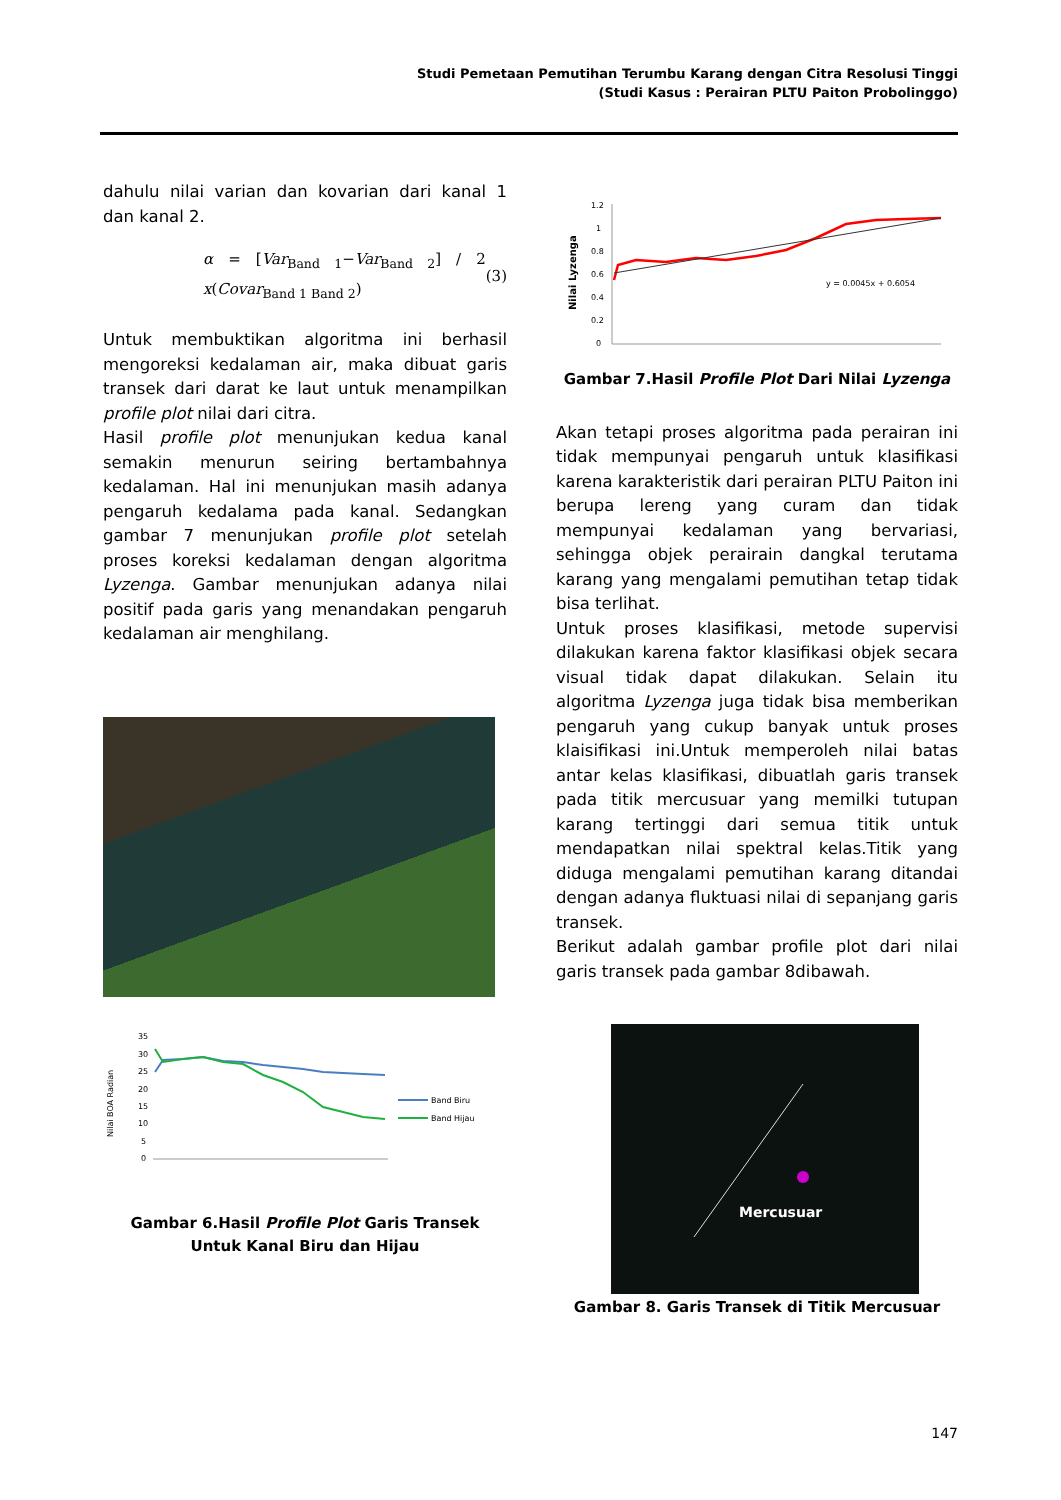Studi Pemetaan Pemutihan Terumbu Karang dengan Citra Resolusi Tinggi
(Studi Kasus : Perairan PLTU Paiton Probolinggo)
dahulu nilai varian dan kovarian dari kanal 1 dan kanal 2.
α = [Var<sub>Band 1</sub>−Var<sub>Band 2</sub>] / 2 x(Covar<sub>Band 1 Band 2</sub>) (3)
Untuk membuktikan algoritma ini berhasil mengoreksi kedalaman air, maka dibuat garis transek dari darat ke laut untuk menampilkan profile plot nilai dari citra.
Hasil profile plot menunjukan kedua kanal semakin menurun seiring bertambahnya kedalaman. Hal ini menunjukan masih adanya pengaruh kedalama pada kanal. Sedangkan gambar 7 menunjukan profile plot setelah proses koreksi kedalaman dengan algoritma Lyzenga. Gambar menunjukan adanya nilai positif pada garis yang menandakan pengaruh kedalaman air menghilang.
Nilai BOA Radian
35
30
25
20
15
10
5
0
Band Biru
Band Hijau
Gambar 6.Hasil Profile Plot Garis Transek Untuk Kanal Biru dan Hijau
Nilai Lyzenga
1.2
1
0.8
0.6
0.4
0.2
0
y = 0.0045x + 0.6054
Gambar 7.Hasil Profile Plot Dari Nilai Lyzenga
Akan tetapi proses algoritma pada perairan ini tidak mempunyai pengaruh untuk klasifikasi karena karakteristik dari perairan PLTU Paiton ini berupa lereng yang curam dan tidak mempunyai kedalaman yang bervariasi, sehingga objek perairain dangkal terutama karang yang mengalami pemutihan tetap tidak bisa terlihat.
Untuk proses klasifikasi, metode supervisi dilakukan karena faktor klasifikasi objek secara visual tidak dapat dilakukan. Selain itu algoritma Lyzenga juga tidak bisa memberikan pengaruh yang cukup banyak untuk proses klaisifikasi ini.Untuk memperoleh nilai batas antar kelas klasifikasi, dibuatlah garis transek pada titik mercusuar yang memilki tutupan karang tertinggi dari semua titik untuk mendapatkan nilai spektral kelas.Titik yang diduga mengalami pemutihan karang ditandai dengan adanya fluktuasi nilai di sepanjang garis transek.
Berikut adalah gambar profile plot dari nilai garis transek pada gambar 8dibawah.
Mercusuar
Gambar 8. Garis Transek di Titik Mercusuar
147